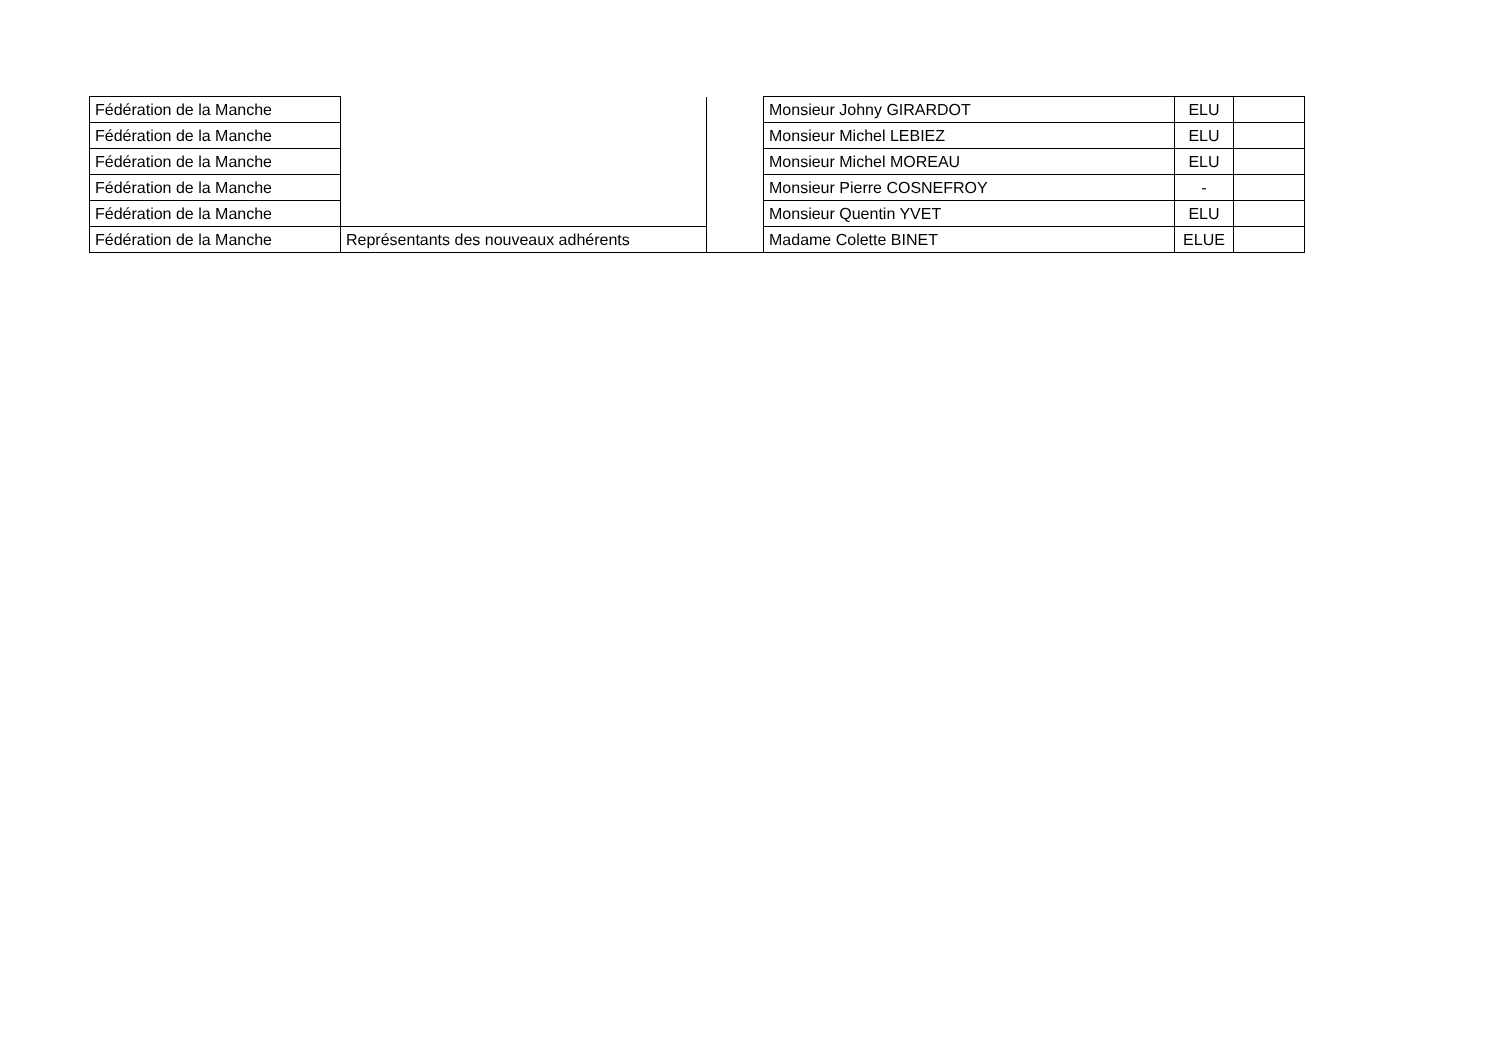| Fédération de la Manche | | | Monsieur Johny GIRARDOT | ELU | |
| Fédération de la Manche | | | Monsieur Michel LEBIEZ | ELU | |
| Fédération de la Manche | | | Monsieur Michel MOREAU | ELU | |
| Fédération de la Manche | | | Monsieur Pierre COSNEFROY | - | |
| Fédération de la Manche | | | Monsieur Quentin YVET | ELU | |
| Fédération de la Manche | Représentants des nouveaux adhérents | | Madame Colette BINET | ELUE | |